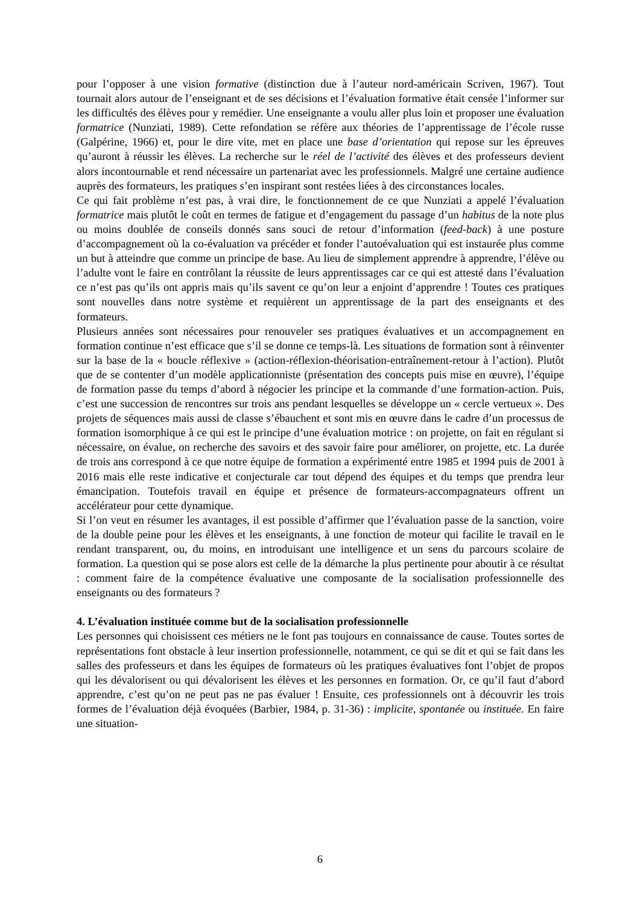pour l’opposer à une vision formative (distinction due à l’auteur nord-américain Scriven, 1967). Tout tournait alors autour de l’enseignant et de ses décisions et l’évaluation formative était censée l’informer sur les difficultés des élèves pour y remédier. Une enseignante a voulu aller plus loin et proposer une évaluation formatrice (Nunziati, 1989). Cette refondation se réfère aux théories de l’apprentissage de l’école russe (Galpérine, 1966) et, pour le dire vite, met en place une base d’orientation qui repose sur les épreuves qu’auront à réussir les élèves. La recherche sur le réel de l’activité des élèves et des professeurs devient alors incontournable et rend nécessaire un partenariat avec les professionnels. Malgré une certaine audience auprès des formateurs, les pratiques s’en inspirant sont restées liées à des circonstances locales.
Ce qui fait problème n’est pas, à vrai dire, le fonctionnement de ce que Nunziati a appelé l’évaluation formatrice mais plutôt le coût en termes de fatigue et d’engagement du passage d’un habitus de la note plus ou moins doublée de conseils donnés sans souci de retour d’information (feed-back) à une posture d’accompagnement où la co-évaluation va précéder et fonder l’autoévaluation qui est instaurée plus comme un but à atteindre que comme un principe de base. Au lieu de simplement apprendre à apprendre, l’élève ou l’adulte vont le faire en contrôlant la réussite de leurs apprentissages car ce qui est attesté dans l’évaluation ce n’est pas qu’ils ont appris mais qu’ils savent ce qu’on leur a enjoint d’apprendre ! Toutes ces pratiques sont nouvelles dans notre système et requièrent un apprentissage de la part des enseignants et des formateurs.
Plusieurs années sont nécessaires pour renouveler ses pratiques évaluatives et un accompagnement en formation continue n’est efficace que s’il se donne ce temps-là. Les situations de formation sont à réinventer sur la base de la « boucle réflexive » (action-réflexion-théorisation-entraînement-retour à l’action). Plutôt que de se contenter d’un modèle applicationniste (présentation des concepts puis mise en œuvre), l’équipe de formation passe du temps d’abord à négocier les principe et la commande d’une formation-action. Puis, c’est une succession de rencontres sur trois ans pendant lesquelles se développe un « cercle vertueux ». Des projets de séquences mais aussi de classe s’ébauchent et sont mis en œuvre dans le cadre d’un processus de formation isomorphique à ce qui est le principe d’une évaluation motrice : on projette, on fait en régulant si nécessaire, on évalue, on recherche des savoirs et des savoir faire pour améliorer, on projette, etc. La durée de trois ans correspond à ce que notre équipe de formation a expérimenté entre 1985 et 1994 puis de 2001 à 2016 mais elle reste indicative et conjecturale car tout dépend des équipes et du temps que prendra leur émancipation. Toutefois travail en équipe et présence de formateurs-accompagnateurs offrent un accélérateur pour cette dynamique.
Si l’on veut en résumer les avantages, il est possible d’affirmer que l’évaluation passe de la sanction, voire de la double peine pour les élèves et les enseignants, à une fonction de moteur qui facilite le travail en le rendant transparent, ou, du moins, en introduisant une intelligence et un sens du parcours scolaire de formation. La question qui se pose alors est celle de la démarche la plus pertinente pour aboutir à ce résultat : comment faire de la compétence évaluative une composante de la socialisation professionnelle des enseignants ou des formateurs ?
4. L’évaluation instituée comme but de la socialisation professionnelle
Les personnes qui choisissent ces métiers ne le font pas toujours en connaissance de cause. Toutes sortes de représentations font obstacle à leur insertion professionnelle, notamment, ce qui se dit et qui se fait dans les salles des professeurs et dans les équipes de formateurs où les pratiques évaluatives font l’objet de propos qui les dévalorisent ou qui dévalorisent les élèves et les personnes en formation. Or, ce qu’il faut d’abord apprendre, c’est qu’on ne peut pas ne pas évaluer ! Ensuite, ces professionnels ont à découvrir les trois formes de l’évaluation déjà évoquées (Barbier, 1984, p. 31-36) : implicite, spontanée ou instituée. En faire une situation-
6